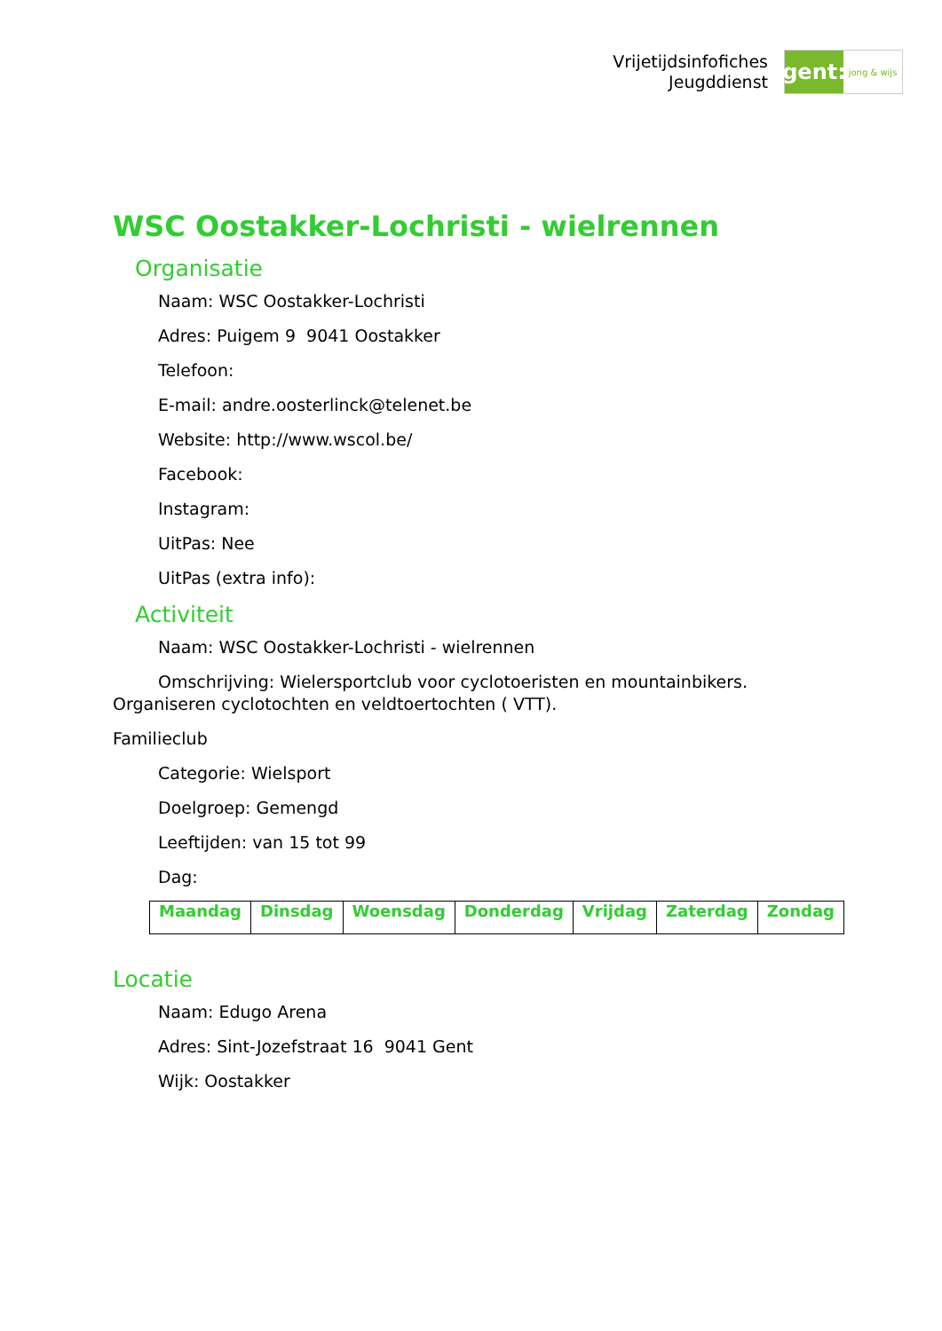Vrijetijdsinfofiches
Jeugddienst
gent:
jong & wijs
WSC Oostakker-Lochristi - wielrennen
Organisatie
Naam: WSC Oostakker-Lochristi
Adres: Puigem 9 9041 Oostakker
Telefoon:
E-mail: andre.oosterlinck@telenet.be
Website: http://www.wscol.be/
Facebook:
Instagram:
UitPas: Nee
UitPas (extra info):
Activiteit
Naam: WSC Oostakker-Lochristi - wielrennen
Omschrijving: Wielersportclub voor cyclotoeristen en mountainbikers.
Organiseren cyclotochten en veldtoertochten ( VTT).
Familieclub
Categorie: Wielsport
Doelgroep: Gemengd
Leeftijden: van 15 tot 99
Dag:
| Maandag | Dinsdag | Woensdag | Donderdag | Vrijdag | Zaterdag | Zondag |
Locatie
Naam: Edugo Arena
Adres: Sint-Jozefstraat 16 9041 Gent
Wijk: Oostakker